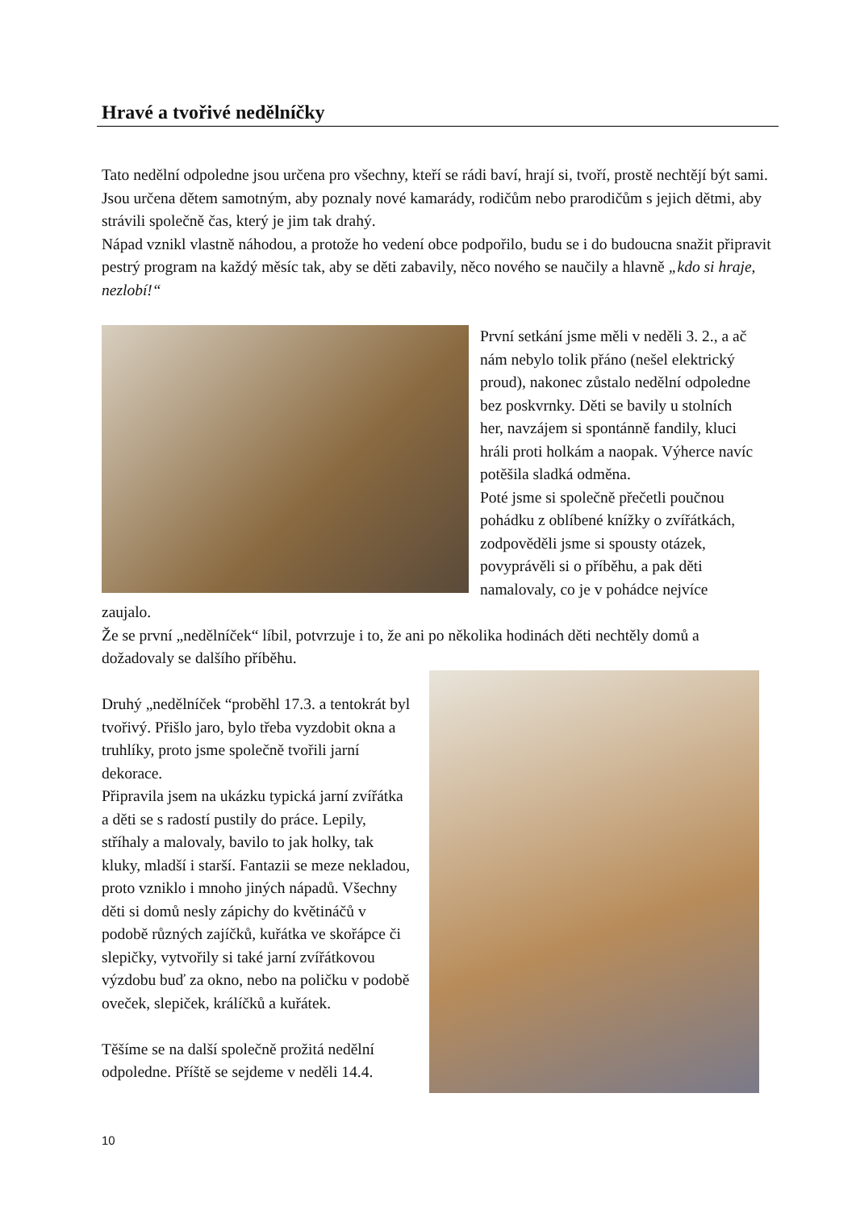Hravé a tvořivé nedělníčky
Tato nedělní odpoledne jsou určena pro všechny, kteří se rádi baví, hrají si, tvoří, prostě nechtějí být sami. Jsou určena dětem samotným, aby poznaly nové kamarády, rodičům nebo prarodičům s jejich dětmi, aby strávili společně čas, který je jim tak drahý.
Nápad vznikl vlastně náhodou, a protože ho vedení obce podpořilo, budu se i do budoucna snažit připravit pestrý program na každý měsíc tak, aby se děti zabavily, něco nového se naučily a hlavně „kdo si hraje, nezlobí!“
První setkání jsme měli v neděli 3. 2., a ač nám nebylo tolik přáno (nešel elektrický proud), nakonec zůstalo nedělní odpoledne bez poskvrnky. Děti se bavily u stolních her, navzájem si spontánně fandily, kluci hráli proti holkám a naopak. Výherce navíc potěšila sladká odměna.
Poté jsme si společně přečetli poučnou pohádku z oblíbené knížky o zvířátkách, zodpověděli jsme si spousty otázek, povyprávěli si o příběhu, a pak děti namalovaly, co je v pohádce nejvíce zaujalo.
Že se první „nedělníček“ líbil, potvrzuje i to, že ani po několika hodinách děti nechtěly domů a dožadovaly se dalšího příběhu.
Druhý „nedělníček “proběhl 17.3. a tentokrát byl tvořivý. Přišlo jaro, bylo třeba vyzdobit okna a truhlíky, proto jsme společně tvořili jarní dekorace.
Připravila jsem na ukázku typická jarní zvířátka a děti se s radostí pustily do práce. Lepily, stříhaly a malovaly, bavilo to jak holky, tak kluky, mladší i starší. Fantazii se meze nekladou, proto vzniklo i mnoho jiných nápadů. Všechny děti si domů nesly zápichy do květináčů v podobě různých zajíčků, kuřátka ve skořápce či slepičky, vytvořily si také jarní zvířátkovou výzdobu buď za okno, nebo na poličku v podobě oveček, slepiček, králíčků a kuřátek.
Těšíme se na další společně prožitá nedělní odpoledne. Příště se sejdeme v neděli 14.4.
10